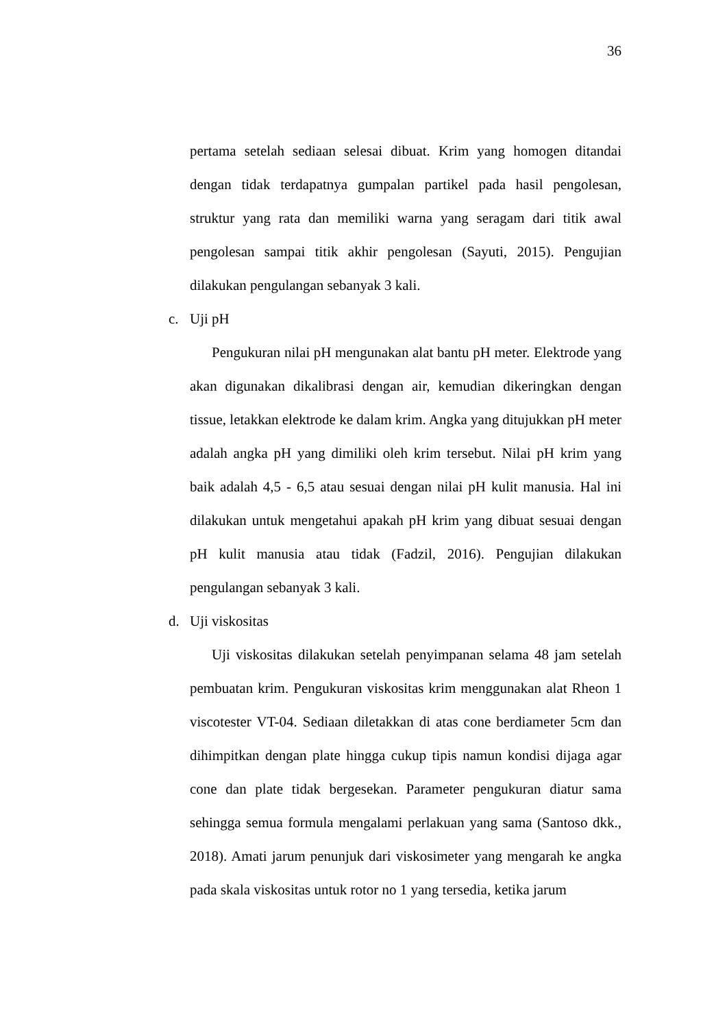36
pertama setelah sediaan selesai dibuat. Krim yang homogen ditandai dengan tidak terdapatnya gumpalan partikel pada hasil pengolesan, struktur yang rata dan memiliki warna yang seragam dari titik awal pengolesan sampai titik akhir pengolesan (Sayuti, 2015). Pengujian dilakukan pengulangan sebanyak 3 kali.
c. Uji pH
Pengukuran nilai pH mengunakan alat bantu pH meter. Elektrode yang akan digunakan dikalibrasi dengan air, kemudian dikeringkan dengan tissue, letakkan elektrode ke dalam krim. Angka yang ditujukkan pH meter adalah angka pH yang dimiliki oleh krim tersebut. Nilai pH krim yang baik adalah 4,5 - 6,5 atau sesuai dengan nilai pH kulit manusia. Hal ini dilakukan untuk mengetahui apakah pH krim yang dibuat sesuai dengan pH kulit manusia atau tidak (Fadzil, 2016). Pengujian dilakukan pengulangan sebanyak 3 kali.
d. Uji viskositas
Uji viskositas dilakukan setelah penyimpanan selama 48 jam setelah pembuatan krim. Pengukuran viskositas krim menggunakan alat Rheon 1 viscotester VT-04. Sediaan diletakkan di atas cone berdiameter 5cm dan dihimpitkan dengan plate hingga cukup tipis namun kondisi dijaga agar cone dan plate tidak bergesekan. Parameter pengukuran diatur sama sehingga semua formula mengalami perlakuan yang sama (Santoso dkk., 2018). Amati jarum penunjuk dari viskosimeter yang mengarah ke angka pada skala viskositas untuk rotor no 1 yang tersedia, ketika jarum